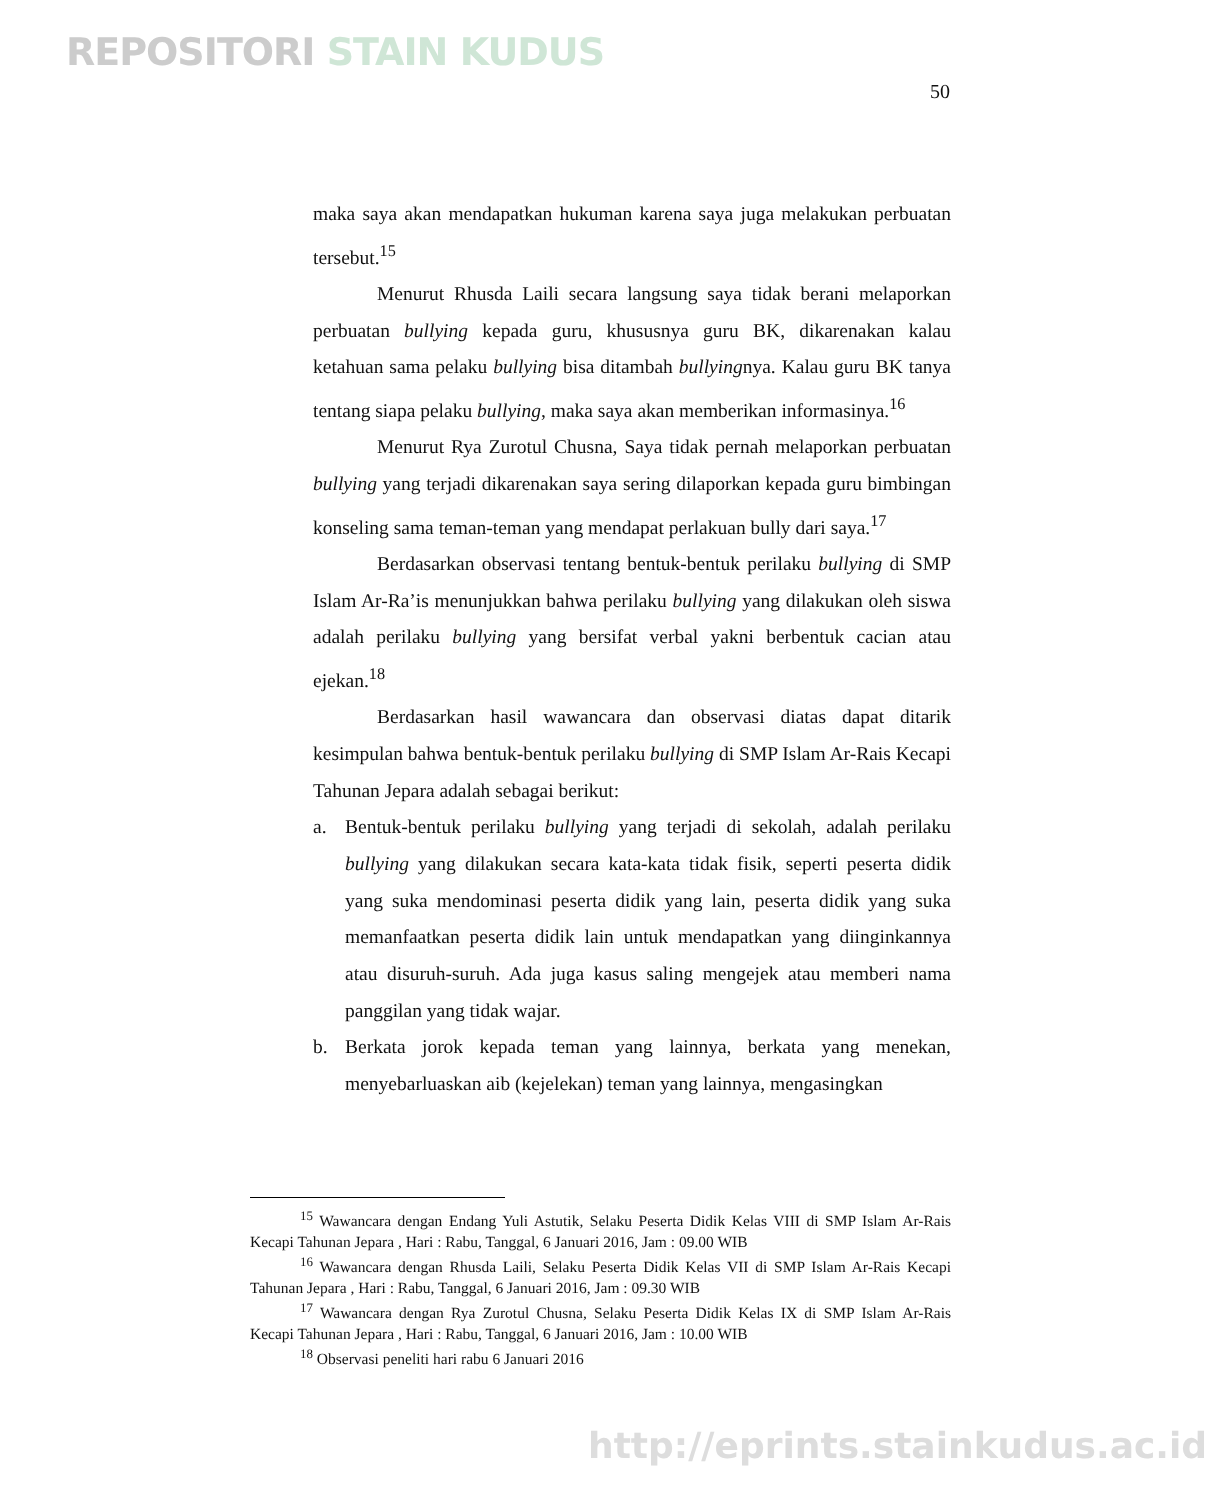REPOSITORI STAIN KUDUS
50
maka saya akan mendapatkan hukuman karena saya juga melakukan perbuatan tersebut.<sup>15</sup>
Menurut Rhusda Laili secara langsung saya tidak berani melaporkan perbuatan bullying kepada guru, khususnya guru BK, dikarenakan kalau ketahuan sama pelaku bullying bisa ditambah bullyingnya. Kalau guru BK tanya tentang siapa pelaku bullying, maka saya akan memberikan informasinya.<sup>16</sup>
Menurut Rya Zurotul Chusna, Saya tidak pernah melaporkan perbuatan bullying yang terjadi dikarenakan saya sering dilaporkan kepada guru bimbingan konseling sama teman-teman yang mendapat perlakuan bully dari saya.<sup>17</sup>
Berdasarkan observasi tentang bentuk-bentuk perilaku bullying di SMP Islam Ar-Ra’is menunjukkan bahwa perilaku bullying yang dilakukan oleh siswa adalah perilaku bullying yang bersifat verbal yakni berbentuk cacian atau ejekan.<sup>18</sup>
Berdasarkan hasil wawancara dan observasi diatas dapat ditarik kesimpulan bahwa bentuk-bentuk perilaku bullying di SMP Islam Ar-Rais Kecapi Tahunan Jepara adalah sebagai berikut:
a. Bentuk-bentuk perilaku bullying yang terjadi di sekolah, adalah perilaku bullying yang dilakukan secara kata-kata tidak fisik, seperti peserta didik yang suka mendominasi peserta didik yang lain, peserta didik yang suka memanfaatkan peserta didik lain untuk mendapatkan yang diinginkannya atau disuruh-suruh. Ada juga kasus saling mengejek atau memberi nama panggilan yang tidak wajar.
b. Berkata jorok kepada teman yang lainnya, berkata yang menekan, menyebarluaskan aib (kejelekan) teman yang lainnya, mengasingkan
<sup>15</sup> Wawancara dengan Endang Yuli Astutik, Selaku Peserta Didik Kelas VIII di SMP Islam Ar-Rais Kecapi Tahunan Jepara , Hari : Rabu, Tanggal, 6 Januari 2016, Jam : 09.00 WIB
<sup>16</sup> Wawancara dengan Rhusda Laili, Selaku Peserta Didik Kelas VII di SMP Islam Ar-Rais Kecapi Tahunan Jepara , Hari : Rabu, Tanggal, 6 Januari 2016, Jam : 09.30 WIB
<sup>17</sup> Wawancara dengan Rya Zurotul Chusna, Selaku Peserta Didik Kelas IX di SMP Islam Ar-Rais Kecapi Tahunan Jepara , Hari : Rabu, Tanggal, 6 Januari 2016, Jam : 10.00 WIB
<sup>18</sup> Observasi peneliti hari rabu 6 Januari 2016
http://eprints.stainkudus.ac.id